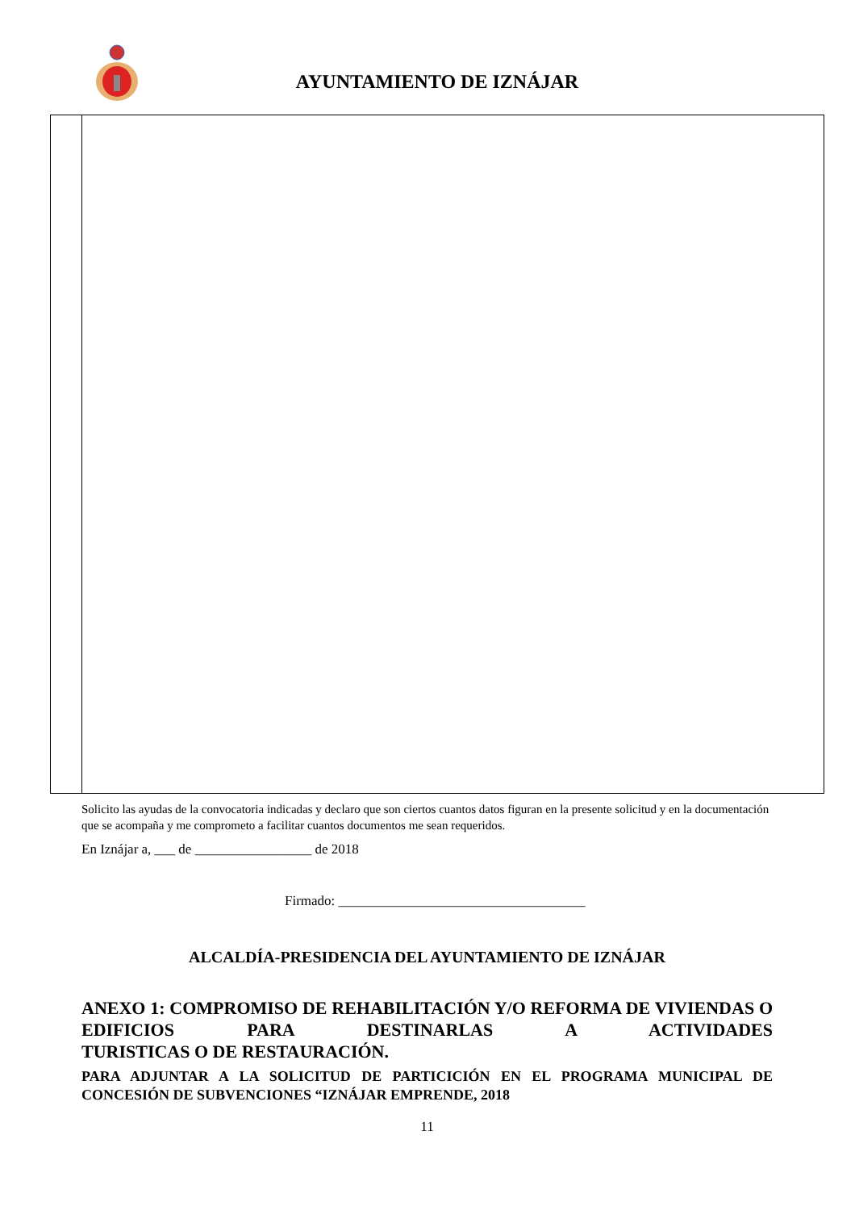AYUNTAMIENTO DE IZNÁJAR
Solicito las ayudas de la convocatoria indicadas y declaro que son ciertos cuantos datos figuran en la presente solicitud y en la documentación que se acompaña y me comprometo a facilitar cuantos documentos me sean requeridos.
En Iznájar a, ___ de _________________ de 2018
Firmado: ____________________________________
ALCALDÍA-PRESIDENCIA DEL AYUNTAMIENTO DE IZNÁJAR
ANEXO 1: COMPROMISO DE REHABILITACIÓN Y/O REFORMA DE VIVIENDAS O EDIFICIOS PARA DESTINARLAS A ACTIVIDADES
TURISTICAS O DE RESTAURACIÓN.
PARA ADJUNTAR A LA SOLICITUD DE PARTICICIÓN EN EL PROGRAMA MUNICIPAL DE
CONCESIÓN DE SUBVENCIONES “IZNÁJAR EMPRENDE, 2018
11